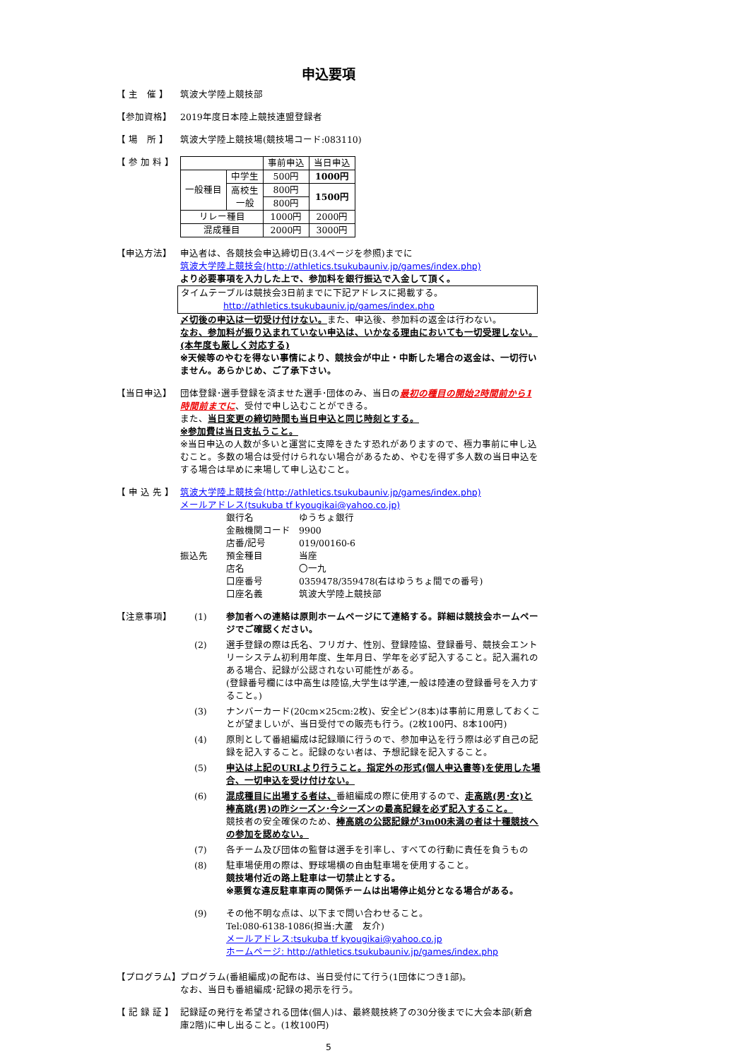申込要項
【 主　催 】 筑波大学陸上競技部
【参加資格】 2019年度日本陸上競技連盟登録者
【 場　所 】 筑波大学陸上競技場(競技場コード:083110)
【 参 加 料 】
| | | 事前申込 | 当日申込 |
| 一般種目 | 中学生 | 500円 | 1000円 |
| | 高校生 一般 | 800円 | 1500円 |
| | | 800円 | |
| リレー種目 | | 1000円 | 2000円 |
| 混成種目 | | 2000円 | 3000円 |
【申込方法】 申込者は、各競技会申込締切日(3.4ページを参照)までに
筑波大学陸上競技会(http://athletics.tsukubauniv.jp/games/index.php)
より必要事項を入力した上で、参加料を銀行振込で入金して頂く。
タイムテーブルは競技会3日前までに下記アドレスに掲載する。
http://athletics.tsukubauniv.jp/games/index.php
〆切後の申込は一切受け付けない。また、申込後、参加料の返金は行わない。
なお、参加料が振り込まれていない申込は、いかなる理由においても一切受理しない。(本年度も厳しく対応する)
※天候等のやむを得ない事情により、競技会が中止・中断した場合の返金は、一切行いません。あらかじめ、ご了承下さい。
【当日申込】 団体登録･選手登録を済ませた選手･団体のみ、当日の最初の種目の開始2時間前から1時間前までに、受付で申し込むことができる。
また、当日変更の締切時間も当日申込と同じ時刻とする。
※参加費は当日支払うこと。
※当日申込の人数が多いと運営に支障をきたす恐れがありますので、極力事前に申し込むこと。多数の場合は受付けられない場合があるため、やむを得ず多人数の当日申込をする場合は早めに来場して申し込むこと。
【 申 込 先 】
筑波大学陸上競技会(http://athletics.tsukubauniv.jp/games/index.php)
メールアドレス(tsukuba tf kyougikai@yahoo.co.jp)
振込先
| 銀行名 | ゆうちょ銀行 |
| 金融機関コード | 9900 |
| 店番/記号 | 019/00160-6 |
| 預金種目 | 当座 |
| 店名 | 〇一九 |
| 口座番号 | 0359478/359478(右はゆうちょ間での番号) |
| 口座名義 | 筑波大学陸上競技部 |
【注意事項】 (1) 参加者への連絡は原則ホームページにて連絡する。詳細は競技会ホームページでご確認ください。
(2) 選手登録の際は氏名、フリガナ、性別、登録陸協、登録番号、競技会エントリーシステム初利用年度、生年月日、学年を必ず記入すること。記入漏れのある場合、記録が公認されない可能性がある。
(登録番号欄には中高生は陸協,大学生は学連,一般は陸連の登録番号を入力すること。)
(3) ナンバーカード(20cm×25cm:2枚)、安全ピン(8本)は事前に用意しておくことが望ましいが、当日受付での販売も行う。(2枚100円、8本100円)
(4) 原則として番組編成は記録順に行うので、参加申込を行う際は必ず自己の記録を記入すること。記録のない者は、予想記録を記入すること。
(5) 申込は上記のURLより行うこと。指定外の形式(個人申込書等)を使用した場合、一切申込を受け付けない。
(6) 混成種目に出場する者は、番組編成の際に使用するので、走高跳(男･女)と棒高跳(男)の昨シーズン･今シーズンの最高記録を必ず記入すること。
競技者の安全確保のため、棒高跳の公認記録が3m00未満の者は十種競技への参加を認めない。
(7) 各チーム及び団体の監督は選手を引率し、すべての行動に責任を負うもの
(8) 駐車場使用の際は、野球場横の自由駐車場を使用すること。
競技場付近の路上駐車は一切禁止とする。
※悪質な違反駐車車両の関係チームは出場停止処分となる場合がある。
(9) その他不明な点は、以下まで問い合わせること。
Tel:080-6138-1086(担当:大蘆　友介)
メールアドレス:tsukuba tf kyougikai@yahoo.co.jp
ホームページ: http://athletics.tsukubauniv.jp/games/index.php
【プログラム】 プログラム(番組編成)の配布は、当日受付にて行う(1団体につき1部)。
なお、当日も番組編成･記録の掲示を行う。
【 記 録 証 】
記録証の発行を希望される団体(個人)は、最終競技終了の30分後までに大会本部(新倉庫2階)に申し出ること。(1枚100円)
5